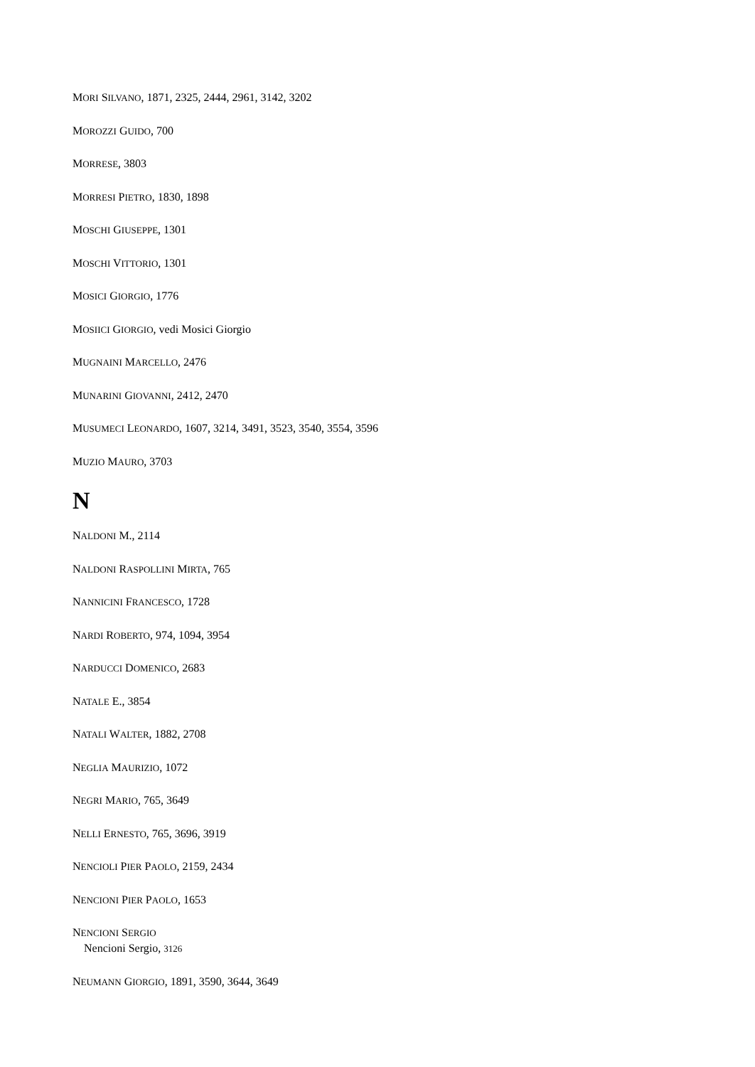MORI SILVANO, 1871, 2325, 2444, 2961, 3142, 3202
MOROZZI GUIDO, 700
MORRESE, 3803
MORRESI PIETRO, 1830, 1898
MOSCHI GIUSEPPE, 1301
MOSCHI VITTORIO, 1301
MOSICI GIORGIO, 1776
MOSIICI GIORGIO, vedi Mosici Giorgio
MUGNAINI MARCELLO, 2476
MUNARINI GIOVANNI, 2412, 2470
MUSUMECI LEONARDO, 1607, 3214, 3491, 3523, 3540, 3554, 3596
MUZIO MAURO, 3703
N
NALDONI M., 2114
NALDONI RASPOLLINI MIRTA, 765
NANNICINI FRANCESCO, 1728
NARDI ROBERTO, 974, 1094, 3954
NARDUCCI DOMENICO, 2683
NATALE E., 3854
NATALI WALTER, 1882, 2708
NEGLIA MAURIZIO, 1072
NEGRI MARIO, 765, 3649
NELLI ERNESTO, 765, 3696, 3919
NENCIOLI PIER PAOLO, 2159, 2434
NENCIONI PIER PAOLO, 1653
NENCIONI SERGIO
Nencioni Sergio, 3126
NEUMANN GIORGIO, 1891, 3590, 3644, 3649